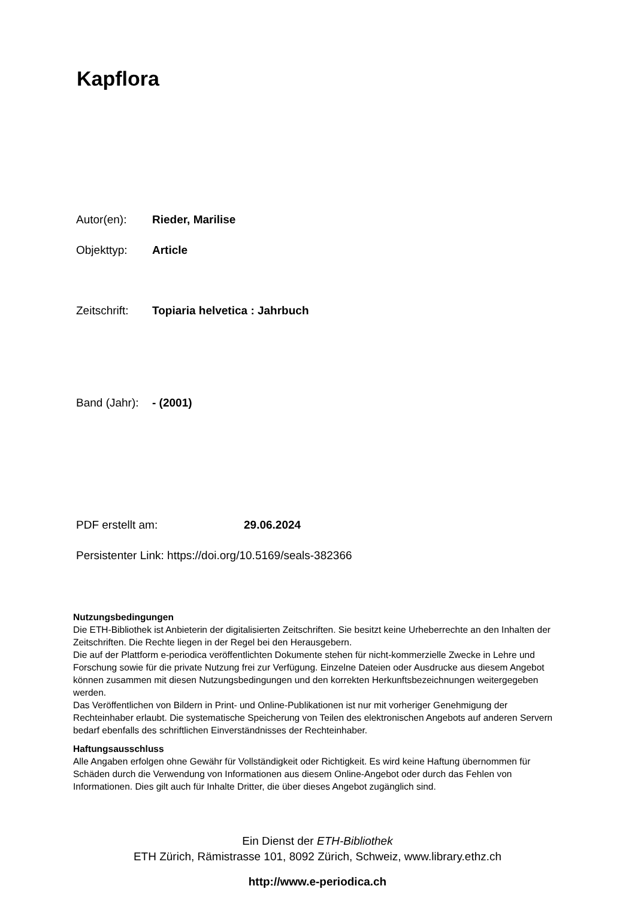Kapflora
Autor(en): Rieder, Marilise
Objekttyp: Article
Zeitschrift: Topiaria helvetica : Jahrbuch
Band (Jahr): - (2001)
PDF erstellt am: 29.06.2024
Persistenter Link: https://doi.org/10.5169/seals-382366
Nutzungsbedingungen
Die ETH-Bibliothek ist Anbieterin der digitalisierten Zeitschriften. Sie besitzt keine Urheberrechte an den Inhalten der Zeitschriften. Die Rechte liegen in der Regel bei den Herausgebern.
Die auf der Plattform e-periodica veröffentlichten Dokumente stehen für nicht-kommerzielle Zwecke in Lehre und Forschung sowie für die private Nutzung frei zur Verfügung. Einzelne Dateien oder Ausdrucke aus diesem Angebot können zusammen mit diesen Nutzungsbedingungen und den korrekten Herkunftsbezeichnungen weitergegeben werden.
Das Veröffentlichen von Bildern in Print- und Online-Publikationen ist nur mit vorheriger Genehmigung der Rechteinhaber erlaubt. Die systematische Speicherung von Teilen des elektronischen Angebots auf anderen Servern bedarf ebenfalls des schriftlichen Einverständnisses der Rechteinhaber.
Haftungsausschluss
Alle Angaben erfolgen ohne Gewähr für Vollständigkeit oder Richtigkeit. Es wird keine Haftung übernommen für Schäden durch die Verwendung von Informationen aus diesem Online-Angebot oder durch das Fehlen von Informationen. Dies gilt auch für Inhalte Dritter, die über dieses Angebot zugänglich sind.
Ein Dienst der ETH-Bibliothek
ETH Zürich, Rämistrasse 101, 8092 Zürich, Schweiz, www.library.ethz.ch
http://www.e-periodica.ch